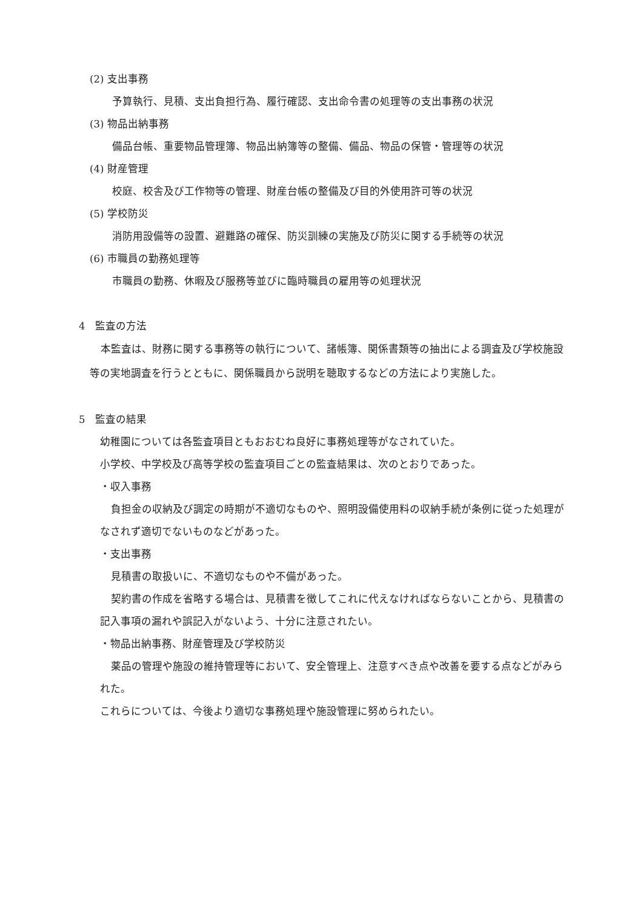(2) 支出事務
予算執行、見積、支出負担行為、履行確認、支出命令書の処理等の支出事務の状況
(3) 物品出納事務
備品台帳、重要物品管理簿、物品出納簿等の整備、備品、物品の保管・管理等の状況
(4) 財産管理
校庭、校舎及び工作物等の管理、財産台帳の整備及び目的外使用許可等の状況
(5) 学校防災
消防用設備等の設置、避難路の確保、防災訓練の実施及び防災に関する手続等の状況
(6) 市職員の勤務処理等
市職員の勤務、休暇及び服務等並びに臨時職員の雇用等の処理状況
4　監査の方法
本監査は、財務に関する事務等の執行について、諸帳簿、関係書類等の抽出による調査及び学校施設等の実地調査を行うとともに、関係職員から説明を聴取するなどの方法により実施した。
5　監査の結果
幼稚園については各監査項目ともおおむね良好に事務処理等がなされていた。
小学校、中学校及び高等学校の監査項目ごとの監査結果は、次のとおりであった。
・収入事務
負担金の収納及び調定の時期が不適切なものや、照明設備使用料の収納手続が条例に従った処理がなされず適切でないものなどがあった。
・支出事務
見積書の取扱いに、不適切なものや不備があった。
契約書の作成を省略する場合は、見積書を徴してこれに代えなければならないことから、見積書の記入事項の漏れや誤記入がないよう、十分に注意されたい。
・物品出納事務、財産管理及び学校防災
薬品の管理や施設の維持管理等において、安全管理上、注意すべき点や改善を要する点などがみられた。
これらについては、今後より適切な事務処理や施設管理に努められたい。